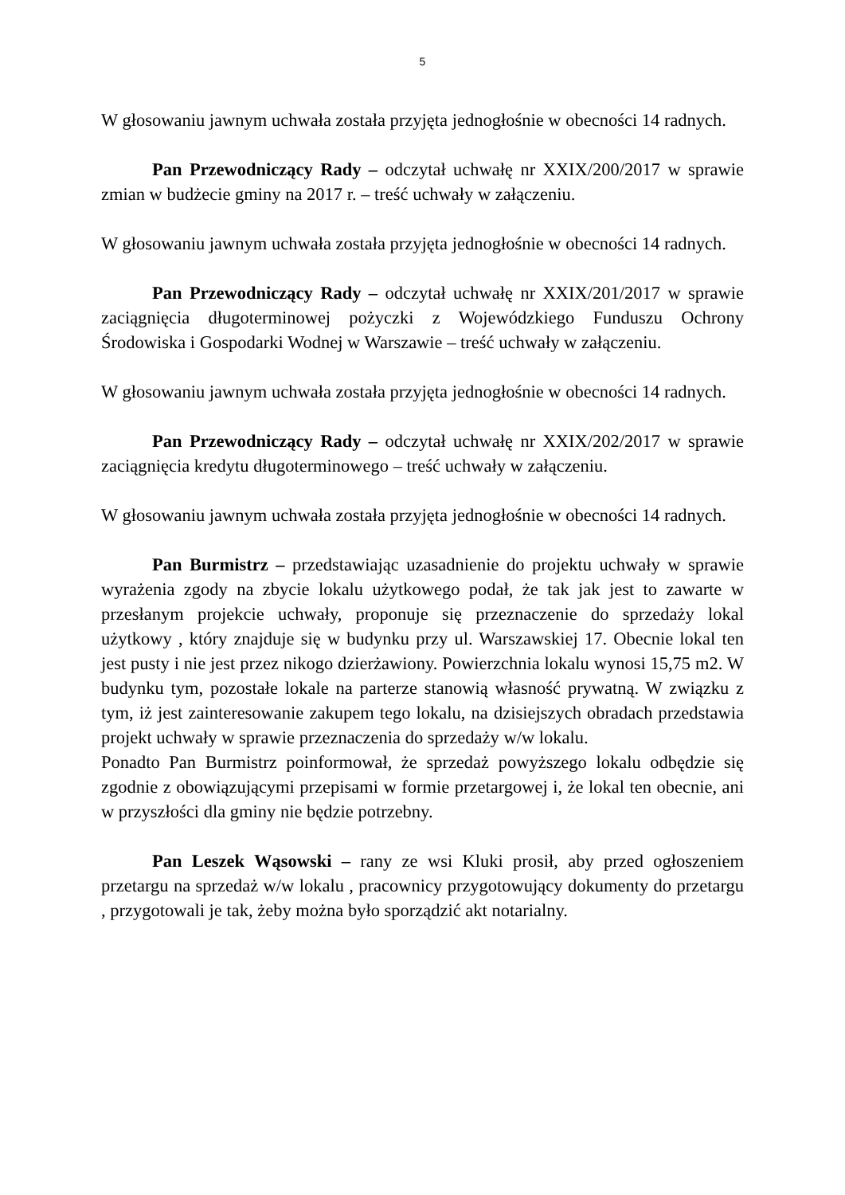5
W głosowaniu jawnym uchwała została przyjęta jednogłośnie w obecności 14 radnych.
Pan Przewodniczący Rady – odczytał uchwałę nr XXIX/200/2017 w sprawie zmian w budżecie gminy na 2017 r. – treść uchwały w załączeniu.
W głosowaniu jawnym uchwała została przyjęta jednogłośnie w obecności 14 radnych.
Pan Przewodniczący Rady – odczytał uchwałę nr XXIX/201/2017 w sprawie zaciągnięcia długoterminowej pożyczki z Wojewódzkiego Funduszu Ochrony Środowiska i Gospodarki Wodnej w Warszawie – treść uchwały w załączeniu.
W głosowaniu jawnym uchwała została przyjęta jednogłośnie w obecności 14 radnych.
Pan Przewodniczący Rady – odczytał uchwałę nr XXIX/202/2017 w sprawie zaciągnięcia kredytu długoterminowego – treść uchwały w załączeniu.
W głosowaniu jawnym uchwała została przyjęta jednogłośnie w obecności 14 radnych.
Pan Burmistrz – przedstawiając uzasadnienie do projektu uchwały w sprawie wyrażenia zgody na zbycie lokalu użytkowego podał, że tak jak jest to zawarte w przesłanym projekcie uchwały, proponuje się przeznaczenie do sprzedaży lokal użytkowy , który znajduje się w budynku przy ul. Warszawskiej 17. Obecnie lokal ten jest pusty i nie jest przez nikogo dzierżawiony. Powierzchnia lokalu wynosi 15,75 m2. W budynku tym, pozostałe lokale na parterze stanowią własność prywatną. W związku z tym, iż jest zainteresowanie zakupem tego lokalu, na dzisiejszych obradach przedstawia projekt uchwały w sprawie przeznaczenia do sprzedaży w/w lokalu.
Ponadto Pan Burmistrz poinformował, że sprzedaż powyższego lokalu odbędzie się zgodnie z obowiązującymi przepisami w formie przetargowej i, że lokal ten obecnie, ani w przyszłości dla gminy nie będzie potrzebny.
Pan Leszek Wąsowski – rany ze wsi Kluki prosił, aby przed ogłoszeniem przetargu na sprzedaż w/w lokalu , pracownicy przygotowujący dokumenty do przetargu , przygotowali je tak, żeby można było sporządzić akt notarialny.